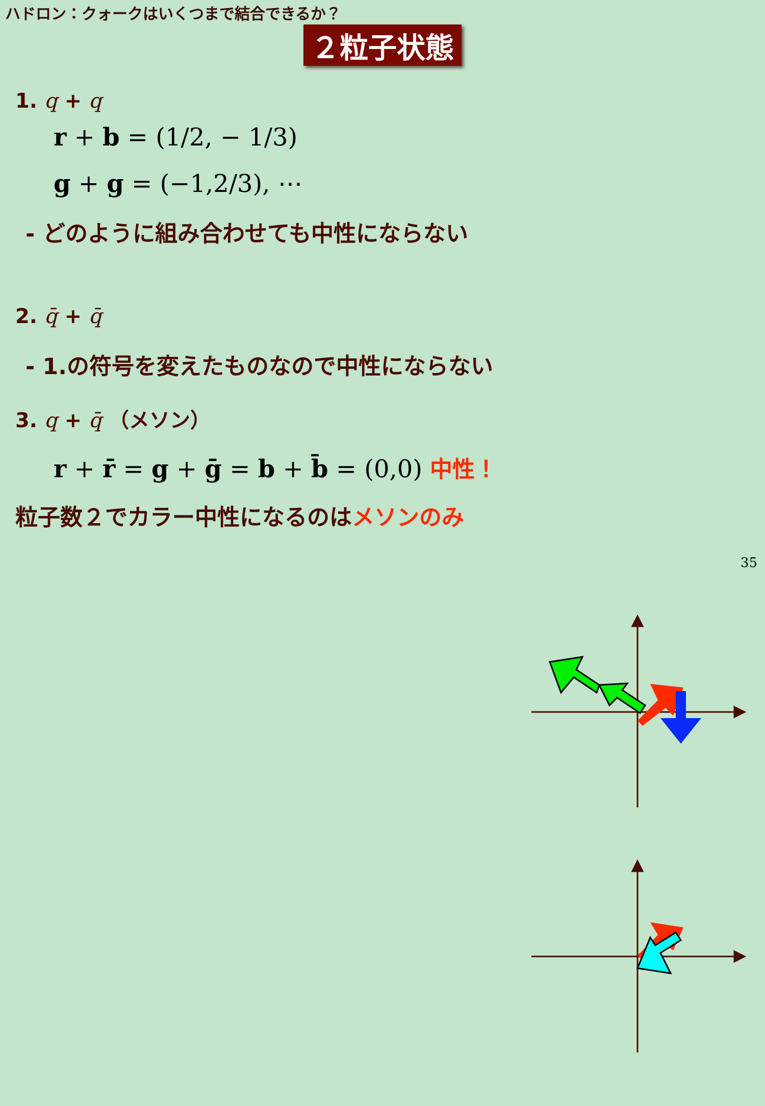ハドロン：クォークはいくつまで結合できるか？
２粒子状態
1. q + q
r + b = (1/2, − 1/3)
g + g = (−1,2/3), ⋯
- どのように組み合わせても中性にならない
2. q̄ + q̄
- 1.の符号を変えたものなので中性にならない
3. q + q̄ （メソン）
r + r̄ = g + ḡ = b + b̄ = (0,0) 中性！
粒子数２でカラー中性になるのはメソンのみ
35